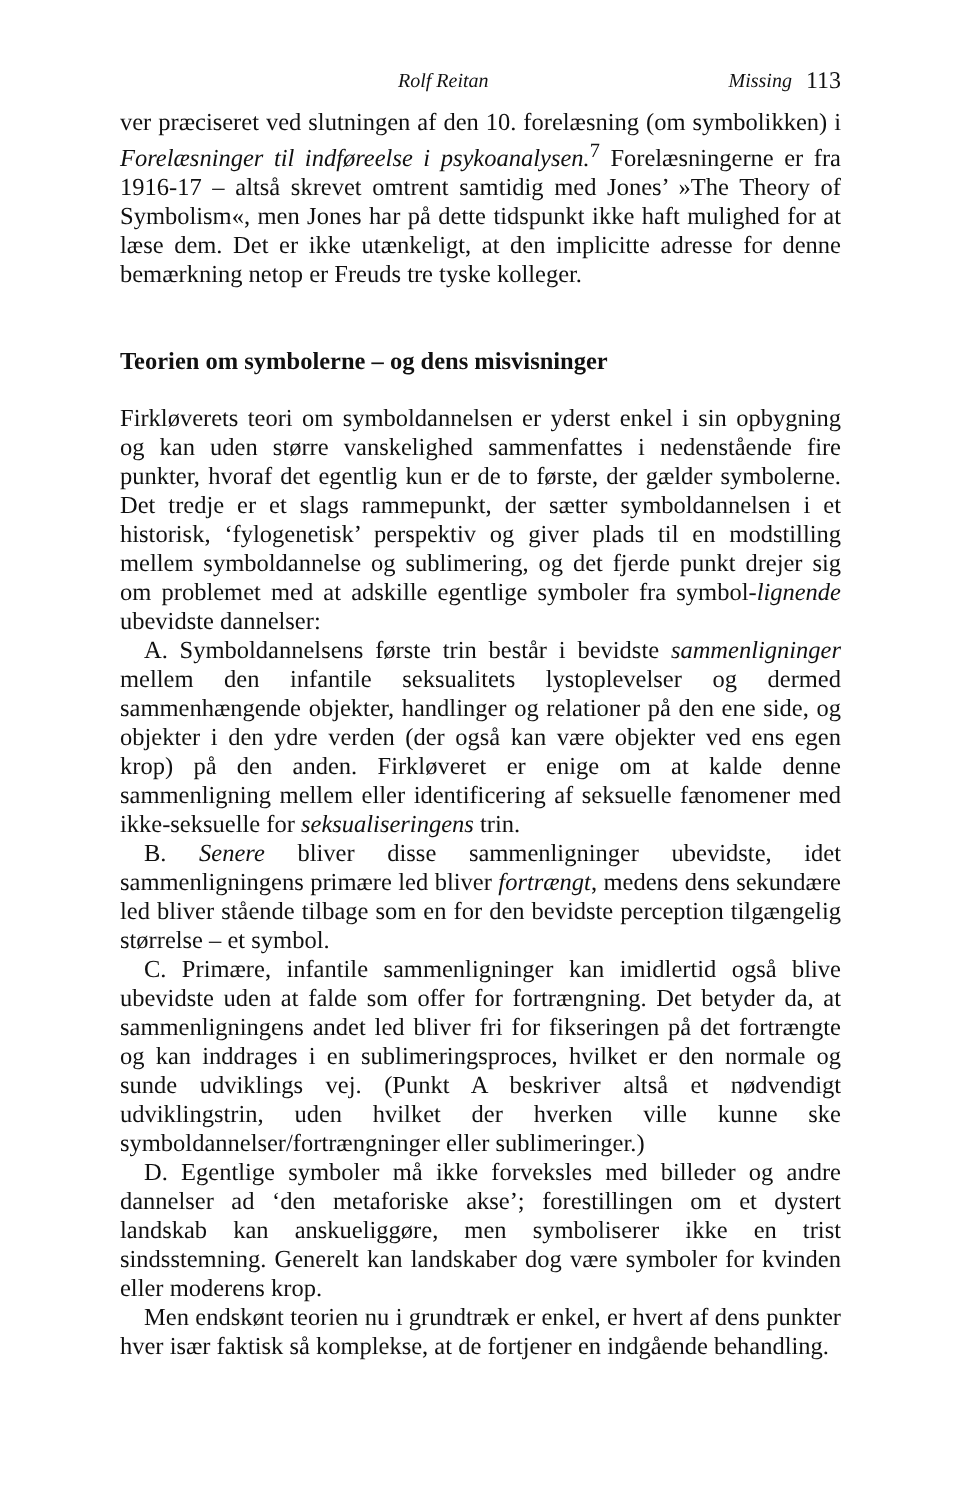Rolf Reitan Missing 113
ver præciseret ved slutningen af den 10. forelæsning (om symbolikken) i Forelæsninger til indføreelse i psykoanalysen.<sup>7</sup> Forelæsningerne er fra 1916-17 – altså skrevet omtrent samtidig med Jones’ »The Theory of Symbolism«, men Jones har på dette tidspunkt ikke haft mulighed for at læse dem. Det er ikke utænkeligt, at den implicitte adresse for denne bemærkning netop er Freuds tre tyske kolleger.
Teorien om symbolerne – og dens misvisninger
Firkløverets teori om symboldannelsen er yderst enkel i sin opbygning og kan uden større vanskelighed sammenfattes i nedenstående fire punkter, hvoraf det egentlig kun er de to første, der gælder symbolerne. Det tredje er et slags rammepunkt, der sætter symboldannelsen i et historisk, ‘fylogenetisk’ perspektiv og giver plads til en modstilling mellem symboldannelse og sublimering, og det fjerde punkt drejer sig om problemet med at adskille egentlige symboler fra symbol-lignende ubevidste dannelser:
A. Symboldannelsens første trin består i bevidste sammenligninger mellem den infantile seksualitets lystoplevelser og dermed sammenhængende objekter, handlinger og relationer på den ene side, og objekter i den ydre verden (der også kan være objekter ved ens egen krop) på den anden. Firkløveret er enige om at kalde denne sammenligning mellem eller identificering af seksuelle fænomener med ikke-seksuelle for seksualiseringens trin.
B. Senere bliver disse sammenligninger ubevidste, idet sammenligningens primære led bliver fortrængt, medens dens sekundære led bliver stående tilbage som en for den bevidste perception tilgængelig størrelse – et symbol.
C. Primære, infantile sammenligninger kan imidlertid også blive ubevidste uden at falde som offer for fortrængning. Det betyder da, at sammenligningens andet led bliver fri for fikseringen på det fortrængte og kan inddrages i en sublimeringsproces, hvilket er den normale og sunde udviklings vej. (Punkt A beskriver altså et nødvendigt udviklingstrin, uden hvilket der hverken ville kunne ske symboldannelser/fortrængninger eller sublimeringer.)
D. Egentlige symboler må ikke forveksles med billeder og andre dannelser ad ‘den metaforiske akse’; forestillingen om et dystert landskab kan anskueliggøre, men symboliserer ikke en trist sindsstemning. Generelt kan landskaber dog være symboler for kvinden eller moderens krop.
Men endskønt teorien nu i grundtræk er enkel, er hvert af dens punkter hver især faktisk så komplekse, at de fortjener en indgående behandling.